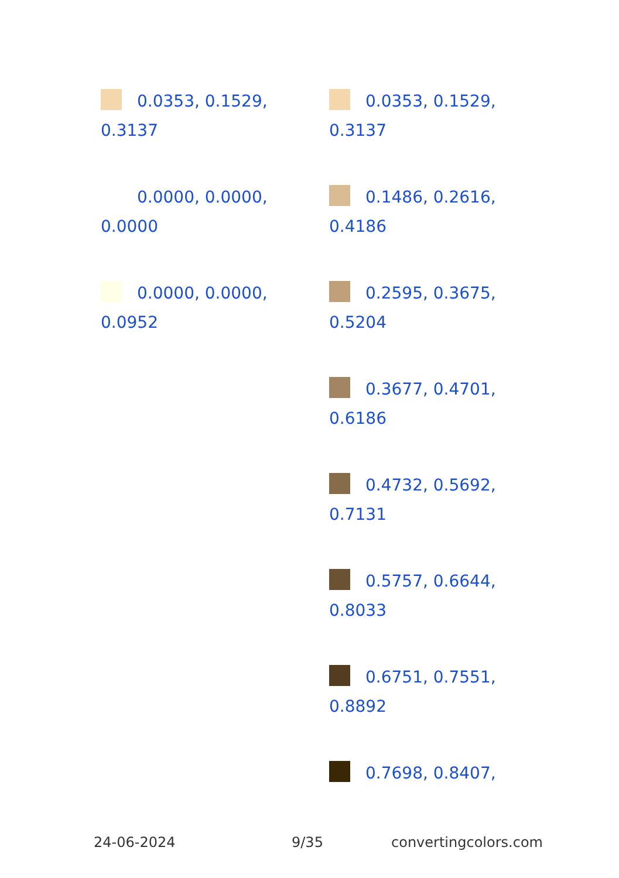0.0353, 0.1529,
0.3137
0.0000, 0.0000,
0.0000
0.0000, 0.0000,
0.0952
0.0353, 0.1529,
0.3137
0.1486, 0.2616,
0.4186
0.2595, 0.3675,
0.5204
0.3677, 0.4701,
0.6186
0.4732, 0.5692,
0.7131
0.5757, 0.6644,
0.8033
0.6751, 0.7551,
0.8892
0.7698, 0.8407,
24-06-2024 9/35 convertingcolors.com